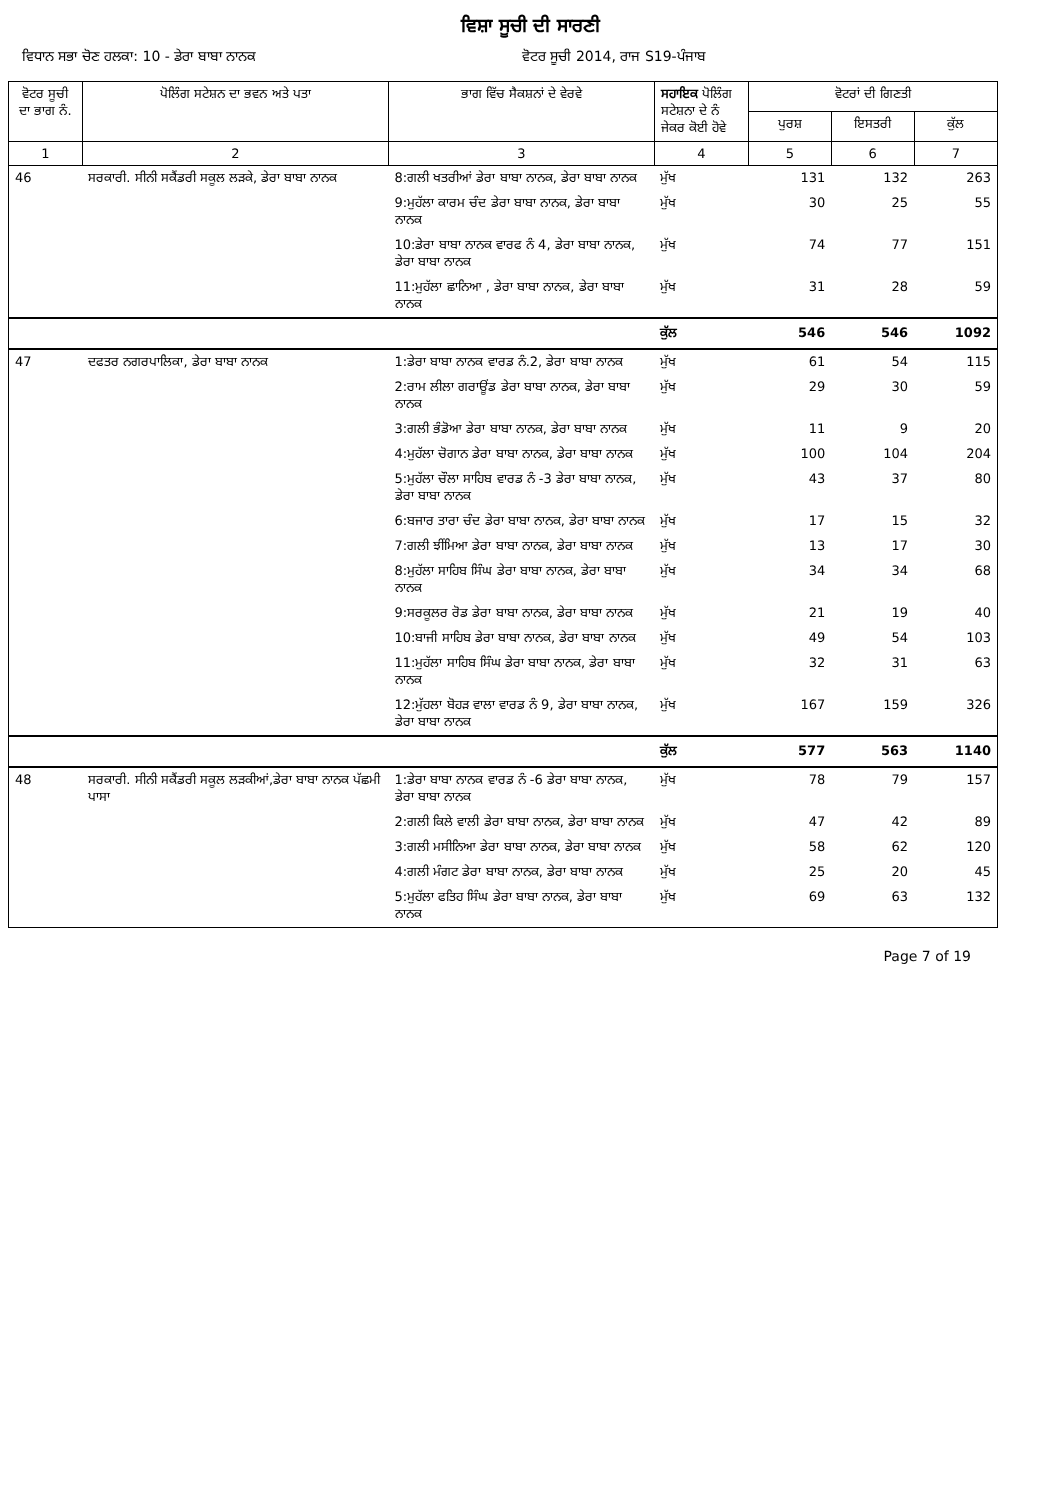ਵਿਸ਼ਾ ਸੂਚੀ ਦੀ ਸਾਰਣੀ
ਵਿਧਾਨ ਸਭਾ ਚੋਣ ਹਲਕਾ: 10 - ਡੇਰਾ ਬਾਬਾ ਨਾਨਕ ਵੋਟਰ ਸੂਚੀ 2014, ਰਾਜ S19-ਪੰਜਾਬ
| ਵੋਟਰ ਸੂਚੀ ਦਾ ਭਾਗ ਨੰ. | ਪੋਲਿੰਗ ਸਟੇਸ਼ਨ ਦਾ ਭਵਨ ਅਤੇ ਪਤਾ | ਭਾਗ ਵਿੱਚ ਸੈਕਸ਼ਨਾਂ ਦੇ ਵੇਰਵੇ | ਸਹਾਇਕ ਪੋਲਿੰਗ ਸਟੇਸ਼ਨਾ ਦੇ ਨੰ ਜੇਕਰ ਕੋਈ ਹੋਵੇ | ਵੋਟਰਾਂ ਦੀ ਗਿਣਤੀ | | |
| --- | --- | --- | --- | --- | --- | --- |
| | | | | ਪੁਰਸ਼ | ਇਸਤਰੀ | ਕੁੱਲ |
| 1 | 2 | 3 | 4 | 5 | 6 | 7 |
| 46 | ਸਰਕਾਰੀ. ਸੀਨੀ ਸਕੈਂਡਰੀ ਸਕੂਲ ਲੜਕੇ, ਡੇਰਾ ਬਾਬਾ ਨਾਨਕ | 8:ਗਲੀ ਖਤਰੀਆਂ ਡੇਰਾ ਬਾਬਾ ਨਾਨਕ, ਡੇਰਾ ਬਾਬਾ ਨਾਨਕ | ਮੁੱਖ | 131 | 132 | 263 |
| | | 9:ਮੁਹੱਲਾ ਕਾਰਮ ਚੰਦ ਡੇਰਾ ਬਾਬਾ ਨਾਨਕ, ਡੇਰਾ ਬਾਬਾ ਨਾਨਕ | ਮੁੱਖ | 30 | 25 | 55 |
| | | 10:ਡੇਰਾ ਬਾਬਾ ਨਾਨਕ ਵਾਰਫ ਨੰ 4, ਡੇਰਾ ਬਾਬਾ ਨਾਨਕ, ਡੇਰਾ ਬਾਬਾ ਨਾਨਕ | ਮੁੱਖ | 74 | 77 | 151 |
| | | 11:ਮੁਹੱਲਾ ਛਾਨਿਆ , ਡੇਰਾ ਬਾਬਾ ਨਾਨਕ, ਡੇਰਾ ਬਾਬਾ ਨਾਨਕ | ਮੁੱਖ | 31 | 28 | 59 |
| | | | ਕੁੱਲ | 546 | 546 | 1092 |
| 47 | ਦਫਤਰ ਨਗਰਪਾਲਿਕਾ, ਡੇਰਾ ਬਾਬਾ ਨਾਨਕ | 1:ਡੇਰਾ ਬਾਬਾ ਨਾਨਕ ਵਾਰਡ ਨੰ.2, ਡੇਰਾ ਬਾਬਾ ਨਾਨਕ | ਮੁੱਖ | 61 | 54 | 115 |
| | | 2:ਰਾਮ ਲੀਲਾ ਗਰਾਊਂਡ ਡੇਰਾ ਬਾਬਾ ਨਾਨਕ, ਡੇਰਾ ਬਾਬਾ ਨਾਨਕ | ਮੁੱਖ | 29 | 30 | 59 |
| | | 3:ਗਲੀ ਭੰਡੋਆ ਡੇਰਾ ਬਾਬਾ ਨਾਨਕ, ਡੇਰਾ ਬਾਬਾ ਨਾਨਕ | ਮੁੱਖ | 11 | 9 | 20 |
| | | 4:ਮੁਹੱਲਾ ਚੋਗਾਨ ਡੇਰਾ ਬਾਬਾ ਨਾਨਕ, ਡੇਰਾ ਬਾਬਾ ਨਾਨਕ | ਮੁੱਖ | 100 | 104 | 204 |
| | | 5:ਮੁਹੱਲਾ ਚੌਲਾ ਸਾਹਿਬ ਵਾਰਡ ਨੰ -3 ਡੇਰਾ ਬਾਬਾ ਨਾਨਕ, ਡੇਰਾ ਬਾਬਾ ਨਾਨਕ | ਮੁੱਖ | 43 | 37 | 80 |
| | | 6:ਬਜਾਰ ਤਾਰਾ ਚੰਦ ਡੇਰਾ ਬਾਬਾ ਨਾਨਕ, ਡੇਰਾ ਬਾਬਾ ਨਾਨਕ | ਮੁੱਖ | 17 | 15 | 32 |
| | | 7:ਗਲੀ ਝੀਂਮਿਆ ਡੇਰਾ ਬਾਬਾ ਨਾਨਕ, ਡੇਰਾ ਬਾਬਾ ਨਾਨਕ | ਮੁੱਖ | 13 | 17 | 30 |
| | | 8:ਮੁਹੱਲਾ ਸਾਹਿਬ ਸਿੰਘ ਡੇਰਾ ਬਾਬਾ ਨਾਨਕ, ਡੇਰਾ ਬਾਬਾ ਨਾਨਕ | ਮੁੱਖ | 34 | 34 | 68 |
| | | 9:ਸਰਕੂਲਰ ਰੋਡ ਡੇਰਾ ਬਾਬਾ ਨਾਨਕ, ਡੇਰਾ ਬਾਬਾ ਨਾਨਕ | ਮੁੱਖ | 21 | 19 | 40 |
| | | 10:ਬਾਜੀ ਸਾਹਿਬ ਡੇਰਾ ਬਾਬਾ ਨਾਨਕ, ਡੇਰਾ ਬਾਬਾ ਨਾਨਕ | ਮੁੱਖ | 49 | 54 | 103 |
| | | 11:ਮੁਹੱਲਾ ਸਾਹਿਬ ਸਿੰਘ ਡੇਰਾ ਬਾਬਾ ਨਾਨਕ, ਡੇਰਾ ਬਾਬਾ ਨਾਨਕ | ਮੁੱਖ | 32 | 31 | 63 |
| | | 12:ਮੁੱਹਲਾ ਬੋਹੜ ਵਾਲਾ ਵਾਰਡ ਨੰ 9, ਡੇਰਾ ਬਾਬਾ ਨਾਨਕ, ਡੇਰਾ ਬਾਬਾ ਨਾਨਕ | ਮੁੱਖ | 167 | 159 | 326 |
| | | | ਕੁੱਲ | 577 | 563 | 1140 |
| 48 | ਸਰਕਾਰੀ. ਸੀਨੀ ਸਕੈਂਡਰੀ ਸਕੂਲ ਲੜਕੀਆਂ,ਡੇਰਾ ਬਾਬਾ ਨਾਨਕ ਪੱਛਮੀ ਪਾਸਾ | 1:ਡੇਰਾ ਬਾਬਾ ਨਾਨਕ ਵਾਰਡ ਨੰ -6 ਡੇਰਾ ਬਾਬਾ ਨਾਨਕ, ਡੇਰਾ ਬਾਬਾ ਨਾਨਕ | ਮੁੱਖ | 78 | 79 | 157 |
| | | 2:ਗਲੀ ਕਿਲੇ ਵਾਲੀ ਡੇਰਾ ਬਾਬਾ ਨਾਨਕ, ਡੇਰਾ ਬਾਬਾ ਨਾਨਕ | ਮੁੱਖ | 47 | 42 | 89 |
| | | 3:ਗਲੀ ਮਸੀਨਿਆ ਡੇਰਾ ਬਾਬਾ ਨਾਨਕ, ਡੇਰਾ ਬਾਬਾ ਨਾਨਕ | ਮੁੱਖ | 58 | 62 | 120 |
| | | 4:ਗਲੀ ਮੰਗਟ ਡੇਰਾ ਬਾਬਾ ਨਾਨਕ, ਡੇਰਾ ਬਾਬਾ ਨਾਨਕ | ਮੁੱਖ | 25 | 20 | 45 |
| | | 5:ਮੁਹੱਲਾ ਫਤਿਹ ਸਿੰਘ ਡੇਰਾ ਬਾਬਾ ਨਾਨਕ, ਡੇਰਾ ਬਾਬਾ ਨਾਨਕ | ਮੁੱਖ | 69 | 63 | 132 |
Page 7 of 19